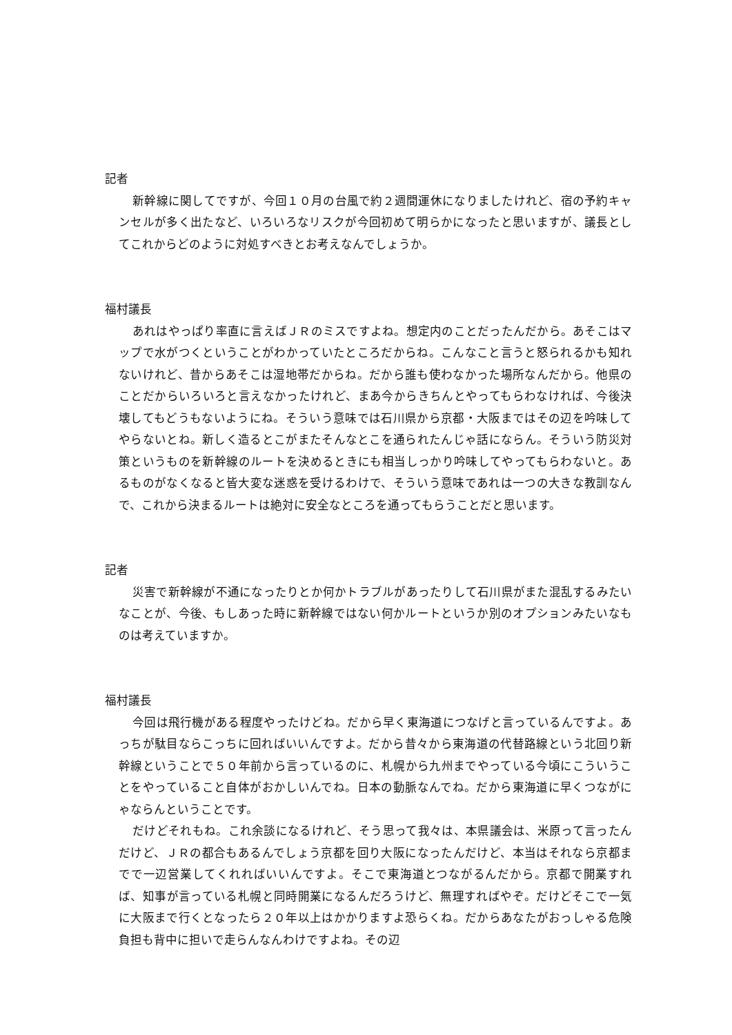記者
新幹線に関してですが、今回１０月の台風で約２週間運休になりましたけれど、宿の予約キャンセルが多く出たなど、いろいろなリスクが今回初めて明らかになったと思いますが、議長としてこれからどのように対処すべきとお考えなんでしょうか。
福村議長
あれはやっぱり率直に言えばＪＲのミスですよね。想定内のことだったんだから。あそこはマップで水がつくということがわかっていたところだからね。こんなこと言うと怒られるかも知れないけれど、昔からあそこは湿地帯だからね。だから誰も使わなかった場所なんだから。他県のことだからいろいろと言えなかったけれど、まあ今からきちんとやってもらわなければ、今後決壊してもどうもないようにね。そういう意味では石川県から京都・大阪まではその辺を吟味してやらないとね。新しく造るとこがまたそんなとこを通られたんじゃ話にならん。そういう防災対策というものを新幹線のルートを決めるときにも相当しっかり吟味してやってもらわないと。あるものがなくなると皆大変な迷惑を受けるわけで、そういう意味であれは一つの大きな教訓なんで、これから決まるルートは絶対に安全なところを通ってもらうことだと思います。
記者
災害で新幹線が不通になったりとか何かトラブルがあったりして石川県がまた混乱するみたいなことが、今後、もしあった時に新幹線ではない何かルートというか別のオプションみたいなものは考えていますか。
福村議長
今回は飛行機がある程度やったけどね。だから早く東海道につなげと言っているんですよ。あっちが駄目ならこっちに回ればいいんですよ。だから昔々から東海道の代替路線という北回り新幹線ということで５０年前から言っているのに、札幌から九州までやっている今頃にこういうことをやっていること自体がおかしいんでね。日本の動脈なんでね。だから東海道に早くつながにゃならんということです。
だけどそれもね。これ余談になるけれど、そう思って我々は、本県議会は、米原って言ったんだけど、ＪＲの都合もあるんでしょう京都を回り大阪になったんだけど、本当はそれなら京都までで一辺営業してくれればいいんですよ。そこで東海道とつながるんだから。京都で開業すれば、知事が言っている札幌と同時開業になるんだろうけど、無理すればやぞ。だけどそこで一気に大阪まで行くとなったら２０年以上はかかりますよ恐らくね。だからあなたがおっしゃる危険負担も背中に担いで走らんなんわけですよね。その辺